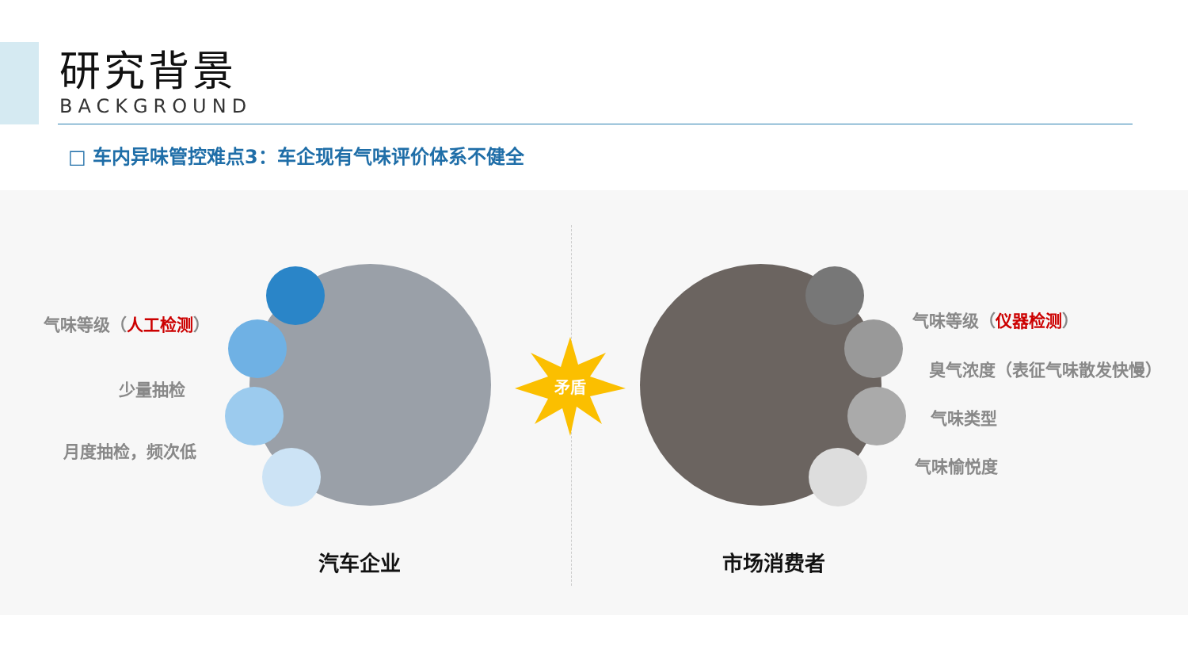研究背景
BACKGROUND
□ 车内异味管控难点3：车企现有气味评价体系不健全
气味等级（人工检测）
少量抽检
月度抽检，频次低
矛盾
气味等级（仪器检测）
臭气浓度（表征气味散发快慢）
气味类型
气味愉悦度
汽车企业 市场消费者